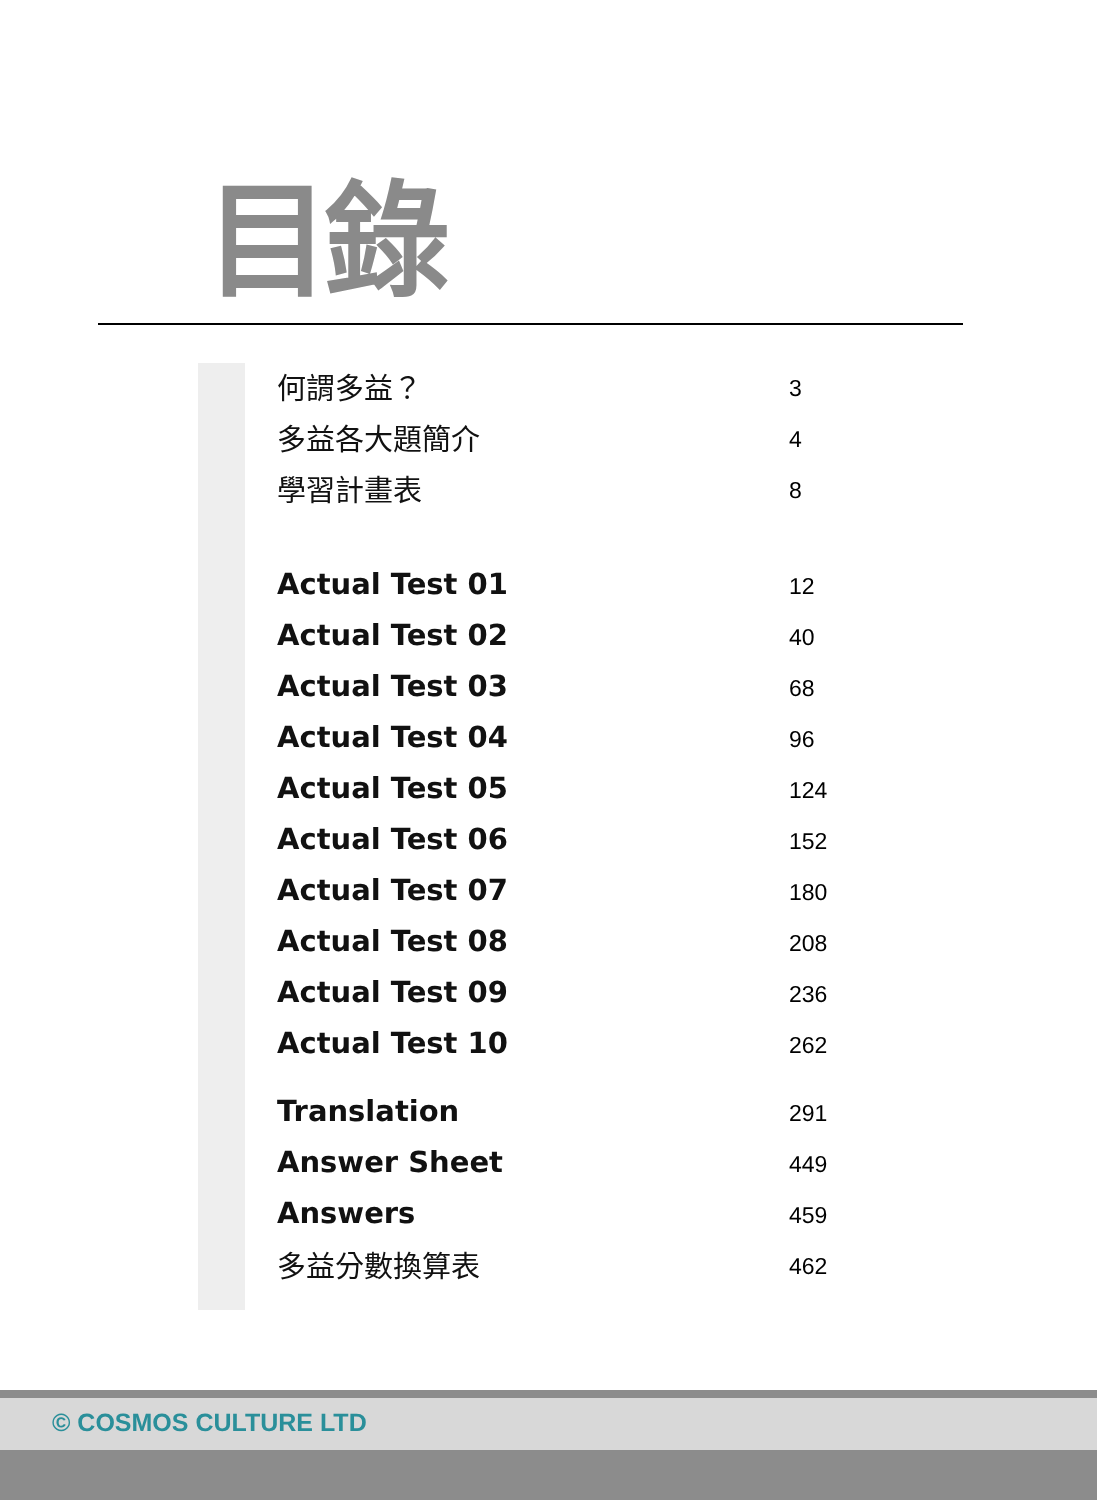目錄
何謂多益？ 3
多益各大題簡介 4
學習計畫表 8
Actual Test 01 12
Actual Test 02 40
Actual Test 03 68
Actual Test 04 96
Actual Test 05 124
Actual Test 06 152
Actual Test 07 180
Actual Test 08 208
Actual Test 09 236
Actual Test 10 262
Translation 291
Answer Sheet 449
Answers 459
多益分數換算表 462
© COSMOS CULTURE LTD